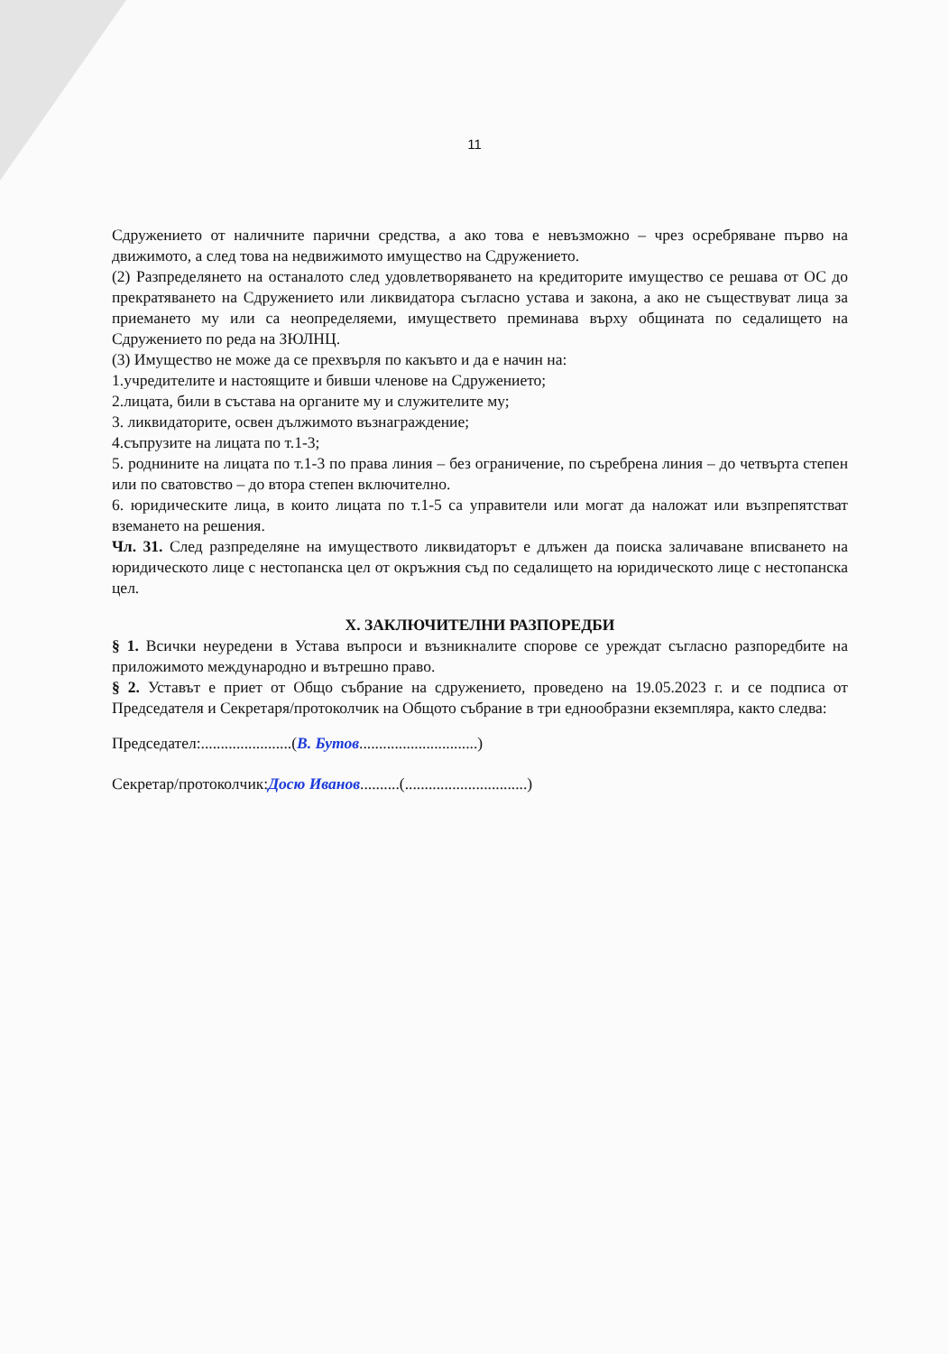11
Сдружението от наличните парични средства, а ако това е невъзможно – чрез осребряване първо на движимото, а след това на недвижимото имущество на Сдружението.
(2) Разпределянето на останалото след удовлетворяването на кредиторите имущество се решава от ОС до прекратяването на Сдружението или ликвидатора съгласно устава и закона, а ако не съществуват лица за приемането му или са неопределяеми, имуществето преминава върху общината по седалището на Сдружението по реда на ЗЮЛНЦ.
(3) Имущество не може да се прехвърля по какъвто и да е начин на:
1.учредителите и настоящите и бивши членове на Сдружението;
2.лицата, били в състава на органите му и служителите му;
3. ликвидаторите, освен дължимото възнаграждение;
4.съпрузите на лицата по т.1-3;
5. роднините на лицата по т.1-3 по права линия – без ограничение, по съребрена линия – до четвърта степен или по сватовство – до втора степен включително.
6. юридическите лица, в които лицата по т.1-5 са управители или могат да наложат или възпрепятстват вземането на решения.
Чл. 31. След разпределяне на имуществото ликвидаторът е длъжен да поиска заличаване вписването на юридическото лице с нестопанска цел от окръжния съд по седалището на юридическото лице с нестопанска цел.
X. ЗАКЛЮЧИТЕЛНИ РАЗПОРЕДБИ
§ 1. Всички неуредени в Устава въпроси и възникналите спорове се уреждат съгласно разпоредбите на приложимото международно и вътрешно право.
§ 2. Уставът е приет от Общо събрание на сдружението, проведено на 19.05.2023 г. и се подписа от Председателя и Секретаря/протоколчик на Общото събрание в три еднообразни екземпляра, както следва:
Председател:.......................(В. Бутов..............................)
Секретар/протоколчик:Досю Иванов..........(...............................)